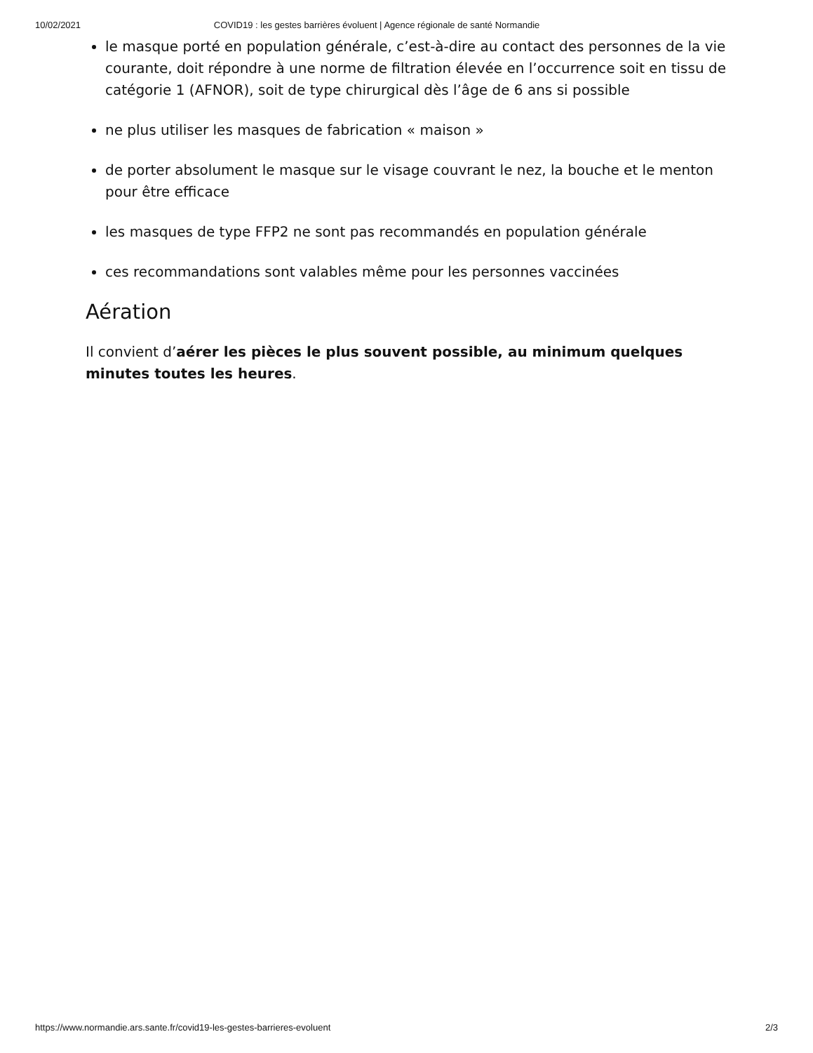10/02/2021 COVID19 : les gestes barrières évoluent | Agence régionale de santé Normandie
le masque porté en population générale, c’est-à-dire au contact des personnes de la vie courante, doit répondre à une norme de filtration élevée en l’occurrence soit en tissu de catégorie 1 (AFNOR), soit de type chirurgical dès l’âge de 6 ans si possible
ne plus utiliser les masques de fabrication « maison »
de porter absolument le masque sur le visage couvrant le nez, la bouche et le menton pour être efficace
les masques de type FFP2 ne sont pas recommandés en population générale
ces recommandations sont valables même pour les personnes vaccinées
Aération
Il convient d’aérer les pièces le plus souvent possible, au minimum quelques minutes toutes les heures.
https://www.normandie.ars.sante.fr/covid19-les-gestes-barrieres-evoluent 2/3